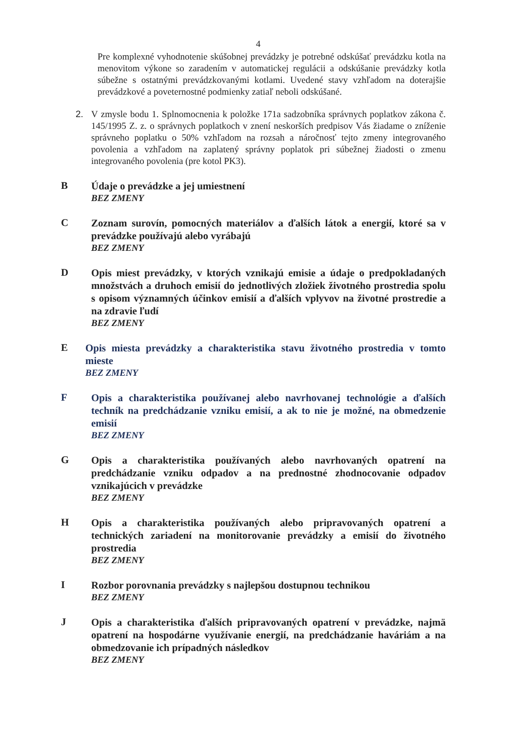4
Pre komplexné vyhodnotenie skúšobnej prevádzky je potrebné odskúšať prevádzku kotla na menovitom výkone so zaradením v automatickej regulácii a odskúšanie prevádzky kotla súbežne s ostatnými prevádzkovanými kotlami. Uvedené stavy vzhľadom na doterajšie prevádzkové a poveternostné podmienky zatiaľ neboli odskúšané.
2. V zmysle bodu 1. Splnomocnenia k položke 171a sadzobníka správnych poplatkov zákona č. 145/1995 Z. z. o správnych poplatkoch v znení neskorších predpisov Vás žiadame o zníženie správneho poplatku o 50% vzhľadom na rozsah a náročnosť tejto zmeny integrovaného povolenia a vzhľadom na zaplatený správny poplatok pri súbežnej žiadosti o zmenu integrovaného povolenia (pre kotol PK3).
B
Údaje o prevádzke a jej umiestnení
BEZ ZMENY
C
Zoznam surovín, pomocných materiálov a ďalších látok a energií, ktoré sa v prevádzke používajú alebo vyrábajú
BEZ ZMENY
D
Opis miest prevádzky, v ktorých vznikajú emisie a údaje o predpokladaných množstvách a druhoch emisií do jednotlivých zložiek životného prostredia spolu s opisom významných účinkov emisií a ďalších vplyvov na životné prostredie a na zdravie ľudí
BEZ ZMENY
E
Opis miesta prevádzky a charakteristika stavu životného prostredia v tomto mieste
BEZ ZMENY
F
Opis a charakteristika používanej alebo navrhovanej technológie a ďalších techník na predchádzanie vzniku emisií, a ak to nie je možné, na obmedzenie emisií
BEZ ZMENY
G
Opis a charakteristika používaných alebo navrhovaných opatrení na predchádzanie vzniku odpadov a na prednostné zhodnocovanie odpadov vznikajúcich v prevádzke
BEZ ZMENY
H
Opis a charakteristika používaných alebo pripravovaných opatrení a technických zariadení na monitorovanie prevádzky a emisií do životného prostredia
BEZ ZMENY
I
Rozbor porovnania prevádzky s najlepšou dostupnou technikou
BEZ ZMENY
J
Opis a charakteristika ďalších pripravovaných opatrení v prevádzke, najmä opatrení na hospodárne využívanie energií, na predchádzanie haváriám a na obmedzovanie ich prípadných následkov
BEZ ZMENY